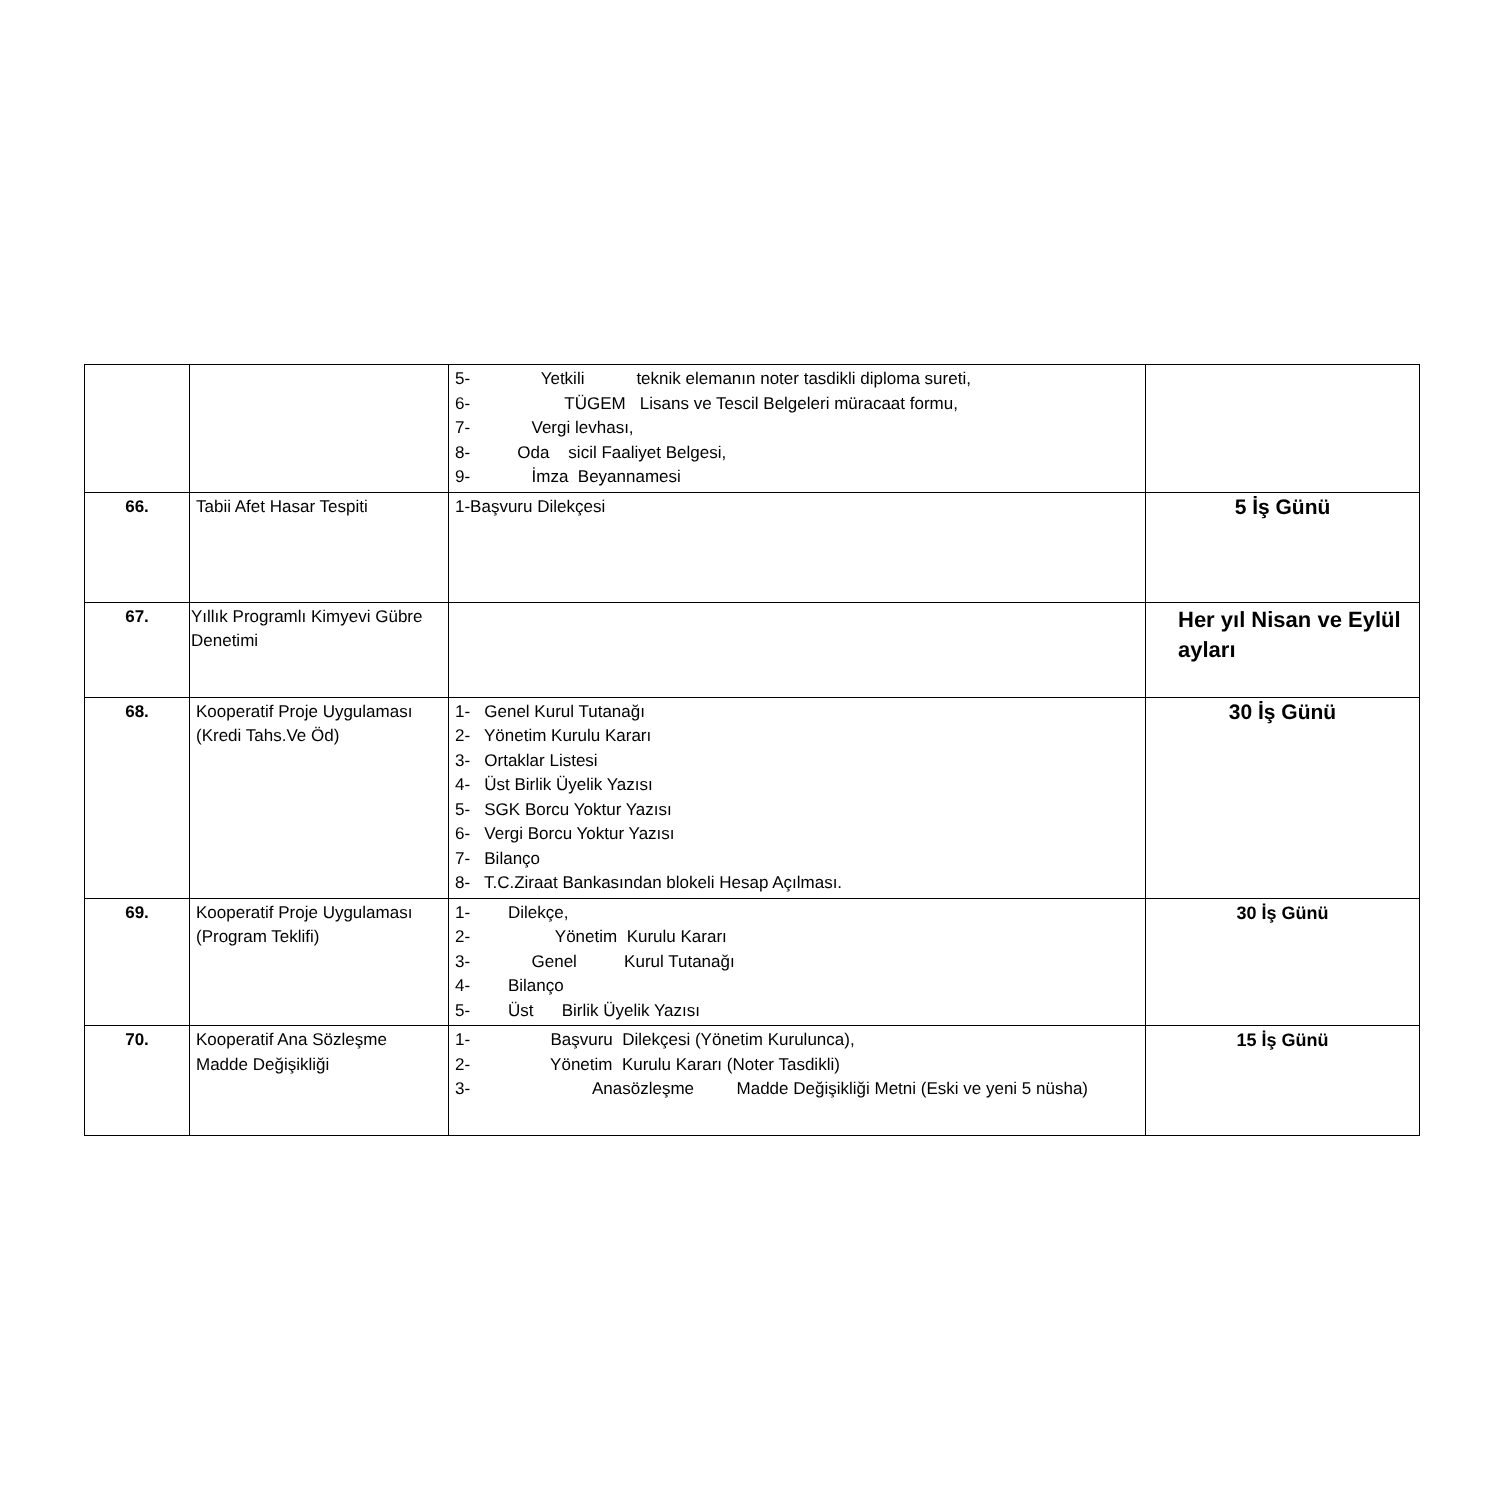| | | 5- Yetkili teknik elemanın noter tasdikli diploma sureti, 6- TÜGEM Lisans ve Tescil Belgeleri müracaat formu, 7- Vergi levhası, 8- Oda sicil Faaliyet Belgesi, 9- İmza Beyannamesi | |
| 66. | Tabii Afet Hasar Tespiti | 1-Başvuru Dilekçesi | 5 İş Günü |
| 67. | Yıllık Programlı Kimyevi Gübre Denetimi | | Her yıl Nisan ve Eylül ayları |
| 68. | Kooperatif Proje Uygulaması (Kredi Tahs.Ve Öd) | 1- Genel Kurul Tutanağı 2- Yönetim Kurulu Kararı 3- Ortaklar Listesi 4- Üst Birlik Üyelik Yazısı 5- SGK Borcu Yoktur Yazısı 6- Vergi Borcu Yoktur Yazısı 7- Bilanço 8- T.C.Ziraat Bankasından blokeli Hesap Açılması. | 30 İş Günü |
| 69. | Kooperatif Proje Uygulaması (Program Teklifi) | 1- Dilekçe, 2- Yönetim Kurulu Kararı 3- Genel Kurul Tutanağı 4- Bilanço 5- Üst Birlik Üyelik Yazısı | 30 İş Günü |
| 70. | Kooperatif Ana Sözleşme Madde Değişikliği | 1- Başvuru Dilekçesi (Yönetim Kurulunca), 2- Yönetim Kurulu Kararı (Noter Tasdikli) 3- Anasözleşme Madde Değişikliği Metni (Eski ve yeni 5 nüsha) | 15 İş Günü |